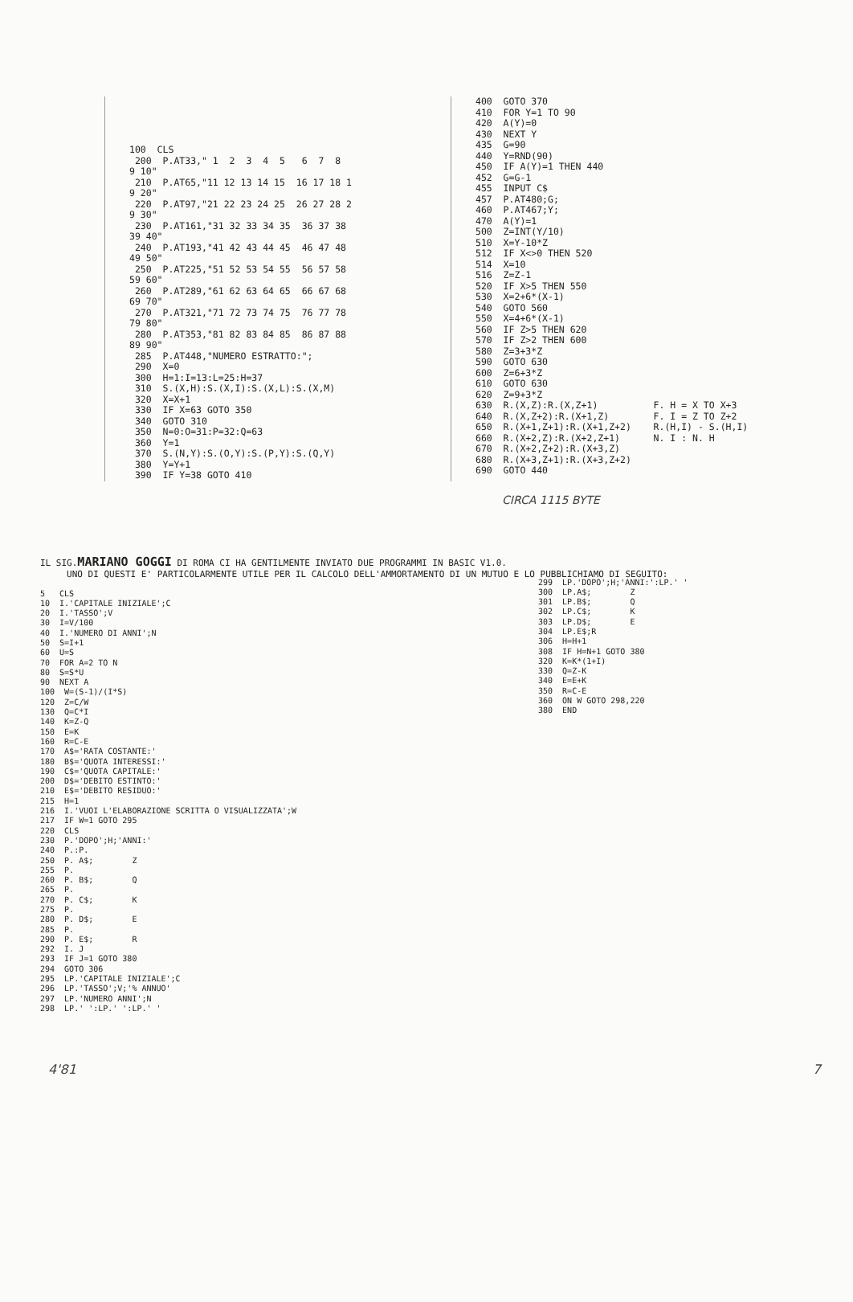100  CLS
 200  P.AT33," 1  2  3  4  5   6  7  8
9 10"
 210  P.AT65,"11 12 13 14 15  16 17 18 1
9 20"
 220  P.AT97,"21 22 23 24 25  26 27 28 2
9 30"
 230  P.AT161,"31 32 33 34 35  36 37 38
39 40"
 240  P.AT193,"41 42 43 44 45  46 47 48
49 50"
 250  P.AT225,"51 52 53 54 55  56 57 58
59 60"
 260  P.AT289,"61 62 63 64 65  66 67 68
69 70"
 270  P.AT321,"71 72 73 74 75  76 77 78
79 80"
 280  P.AT353,"81 82 83 84 85  86 87 88
89 90"
 285  P.AT448,"NUMERO ESTRATTO:";
 290  X=0
 300  H=1:I=13:L=25:H=37
 310  S.(X,H):S.(X,I):S.(X,L):S.(X,M)
 320  X=X+1
 330  IF X=63 GOTO 350
 340  GOTO 310
 350  N=0:O=31:P=32:Q=63
 360  Y=1
 370  S.(N,Y):S.(O,Y):S.(P,Y):S.(Q,Y)
 380  Y=Y+1
 390  IF Y=38 GOTO 410
400  GOTO 370
410  FOR Y=1 TO 90
420  A(Y)=0
430  NEXT Y
435  G=90
440  Y=RND(90)
450  IF A(Y)=1 THEN 440
452  G=G-1
455  INPUT C$
457  P.AT480;G;
460  P.AT467;Y;
470  A(Y)=1
500  Z=INT(Y/10)
510  X=Y-10*Z
512  IF X<>0 THEN 520
514  X=10
516  Z=Z-1
520  IF X>5 THEN 550
530  X=2+6*(X-1)
540  GOTO 560
550  X=4+6*(X-1)
560  IF Z>5 THEN 620
570  IF Z>2 THEN 600
580  Z=3+3*Z
590  GOTO 630
600  Z=6+3*Z
610  GOTO 630
620  Z=9+3*Z
630  R.(X,Z):R.(X,Z+1)          F. H = X TO X+3
640  R.(X,Z+2):R.(X+1,Z)        F. I = Z TO Z+2
650  R.(X+1,Z+1):R.(X+1,Z+2)    R.(H,I) - S.(H,I)
660  R.(X+2,Z):R.(X+2,Z+1)      N. I : N. H
670  R.(X+2,Z+2):R.(X+3,Z)
680  R.(X+3,Z+1):R.(X+3,Z+2)
690  GOTO 440
CIRCA 1115 BYTE
IL SIG.MARIANO GOGGI DI ROMA CI HA GENTILMENTE INVIATO DUE PROGRAMMI IN BASIC V1.0.
UNO DI QUESTI E' PARTICOLARMENTE UTILE PER IL CALCOLO DELL'AMMORTAMENTO DI UN MUTUO E LO PUBBLICHIAMO DI SEGUITO:
5   CLS
10  I.'CAPITALE INIZIALE';C
20  I.'TASSO';V
30  I=V/100
40  I.'NUMERO DI ANNI';N
50  S=I+1
60  U=S
70  FOR A=2 TO N
80  S=S*U
90  NEXT A
100  W=(S-1)/(I*S)
120  Z=C/W
130  Q=C*I
140  K=Z-Q
150  E=K
160  R=C-E
170  A$='RATA COSTANTE:'
180  B$='QUOTA INTERESSI:'
190  C$='QUOTA CAPITALE:'
200  D$='DEBITO ESTINTO:'
210  E$='DEBITO RESIDUO:'
215  H=1
216  I.'VUOI L'ELABORAZIONE SCRITTA O VISUALIZZATA';W
217  IF W=1 GOTO 295
220  CLS
230  P.'DOPO';H;'ANNI:'
240  P.:P.
250  P. A$;        Z
255  P.
260  P. B$;        Q
265  P.
270  P. C$;        K
275  P.
280  P. D$;        E
285  P.
290  P. E$;        R
292  I. J
293  IF J=1 GOTO 380
294  GOTO 306
295  LP.'CAPITALE INIZIALE';C
296  LP.'TASSO';V;'% ANNUO'
297  LP.'NUMERO ANNI';N
298  LP.' ':LP.' ':LP.' '
299  LP.'DOPO';H;'ANNI:':LP.' '
300  LP.A$;        Z
301  LP.B$;        Q
302  LP.C$;        K
303  LP.D$;        E
304  LP.E$;R
306  H=H+1
308  IF H=N+1 GOTO 380
320  K=K*(1+I)
330  Q=Z-K
340  E=E+K
350  R=C-E
360  ON W GOTO 298,220
380  END
4'81 7